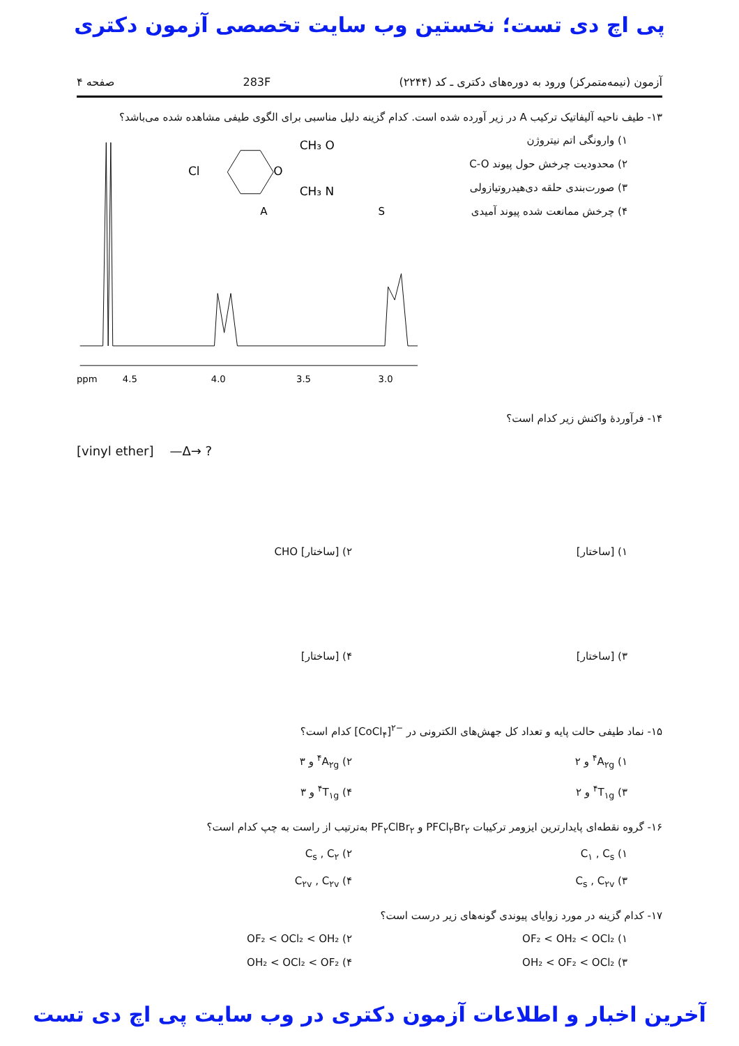پی اچ دی تست؛ نخستین وب سایت تخصصی آزمون دکتری
آزمون (نیمه‌متمرکز) ورود به دوره‌های دکتری ـ کد (۲۲۴۴) 283F صفحه ۴
۱۳- طیف ناحیه آلیفاتیک ترکیب A در زیر آورده شده است. کدام گزینه دلیل مناسبی برای الگوی طیفی مشاهده شده می‌باشد؟
۱) وارونگی اتم نیتروژن
۲) محدودیت چرخش حول پیوند C-O
۳) صورت‌بندی حلقه دی‌هیدروتیازولی
۴) چرخش ممانعت شده پیوند آمیدی
Cl
O
CH₃ O
CH₃ N
A
S
ppm
4.5
4.0
3.5
3.0
۱۴- فرآوردهٔ واکنش زیر کدام است؟
[vinyl ether] —Δ→ ?
۱) [ساختار]
۲) [ساختار] CHO
۳) [ساختار]
۴) [ساختار]
۱۵- نماد طیفی حالت پایه و تعداد کل جهش‌های الکترونی در [CoCl<sub>۴</sub>]<sup>۲−</sup> کدام است؟
۱) <sup>۴</sup>A<sub>۲g</sub> و ۲
۲) <sup>۴</sup>A<sub>۲g</sub> و ۳
۳) <sup>۴</sup>T<sub>۱g</sub> و ۲
۴) <sup>۴</sup>T<sub>۱g</sub> و ۳
۱۶- گروه نقطه‌ای پایدارترین ایزومر ترکیبات PFCl<sub>۲</sub>Br<sub>۲</sub> و PF<sub>۲</sub>ClBr<sub>۲</sub> به‌ترتیب از راست به چپ کدام است؟
۱) C<sub>۱</sub> , C<sub>s</sub>
۲) C<sub>s</sub> , C<sub>۲</sub>
۳) C<sub>s</sub> , C<sub>۲v</sub>
۴) C<sub>۲v</sub> , C<sub>۲v</sub>
۱۷- کدام گزینه در مورد زوایای پیوندی گونه‌های زیر درست است؟
۱) OF₂ < OH₂ < OCl₂
۲) OF₂ < OCl₂ < OH₂
۳) OH₂ < OF₂ < OCl₂
۴) OH₂ < OCl₂ < OF₂
آخرین اخبار و اطلاعات آزمون دکتری در وب سایت پی اچ دی تست